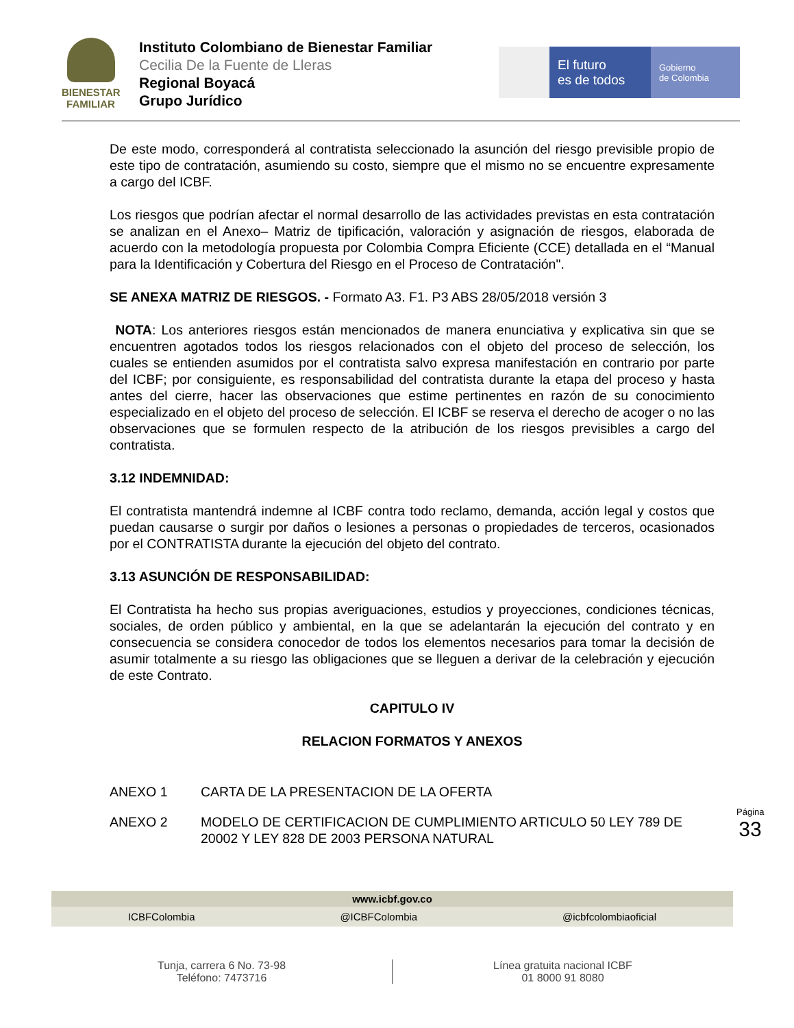BIENESTAR
FAMILIAR
Instituto Colombiano de Bienestar Familiar
Cecilia De la Fuente de Lleras
Regional Boyacá
Grupo Jurídico
El futuro
es de todos
Gobierno
de Colombia
De este modo, corresponderá al contratista seleccionado la asunción del riesgo previsible propio de este tipo de contratación, asumiendo su costo, siempre que el mismo no se encuentre expresamente a cargo del ICBF.
Los riesgos que podrían afectar el normal desarrollo de las actividades previstas en esta contratación se analizan en el Anexo– Matriz de tipificación, valoración y asignación de riesgos, elaborada de acuerdo con la metodología propuesta por Colombia Compra Eficiente (CCE) detallada en el “Manual para la Identificación y Cobertura del Riesgo en el Proceso de Contratación".
SE ANEXA MATRIZ DE RIESGOS. - Formato A3. F1. P3 ABS 28/05/2018 versión 3
NOTA: Los anteriores riesgos están mencionados de manera enunciativa y explicativa sin que se encuentren agotados todos los riesgos relacionados con el objeto del proceso de selección, los cuales se entienden asumidos por el contratista salvo expresa manifestación en contrario por parte del ICBF; por consiguiente, es responsabilidad del contratista durante la etapa del proceso y hasta antes del cierre, hacer las observaciones que estime pertinentes en razón de su conocimiento especializado en el objeto del proceso de selección. El ICBF se reserva el derecho de acoger o no las observaciones que se formulen respecto de la atribución de los riesgos previsibles a cargo del contratista.
3.12 INDEMNIDAD:
El contratista mantendrá indemne al ICBF contra todo reclamo, demanda, acción legal y costos que puedan causarse o surgir por daños o lesiones a personas o propiedades de terceros, ocasionados por el CONTRATISTA durante la ejecución del objeto del contrato.
3.13 ASUNCIÓN DE RESPONSABILIDAD:
El Contratista ha hecho sus propias averiguaciones, estudios y proyecciones, condiciones técnicas, sociales, de orden público y ambiental, en la que se adelantarán la ejecución del contrato y en consecuencia se considera conocedor de todos los elementos necesarios para tomar la decisión de asumir totalmente a su riesgo las obligaciones que se lleguen a derivar de la celebración y ejecución de este Contrato.
CAPITULO IV
RELACION FORMATOS Y ANEXOS
ANEXO 1 CARTA DE LA PRESENTACION DE LA OFERTA
ANEXO 2 MODELO DE CERTIFICACION DE CUMPLIMIENTO ARTICULO 50 LEY 789 DE 20002 Y LEY 828 DE 2003 PERSONA NATURAL
Página 33
www.icbf.gov.co
ICBFColombia @ICBFColombia @icbfcolombiaoficial
Tunja, carrera 6 No. 73-98
Teléfono: 7473716
Línea gratuita nacional ICBF
01 8000 91 8080